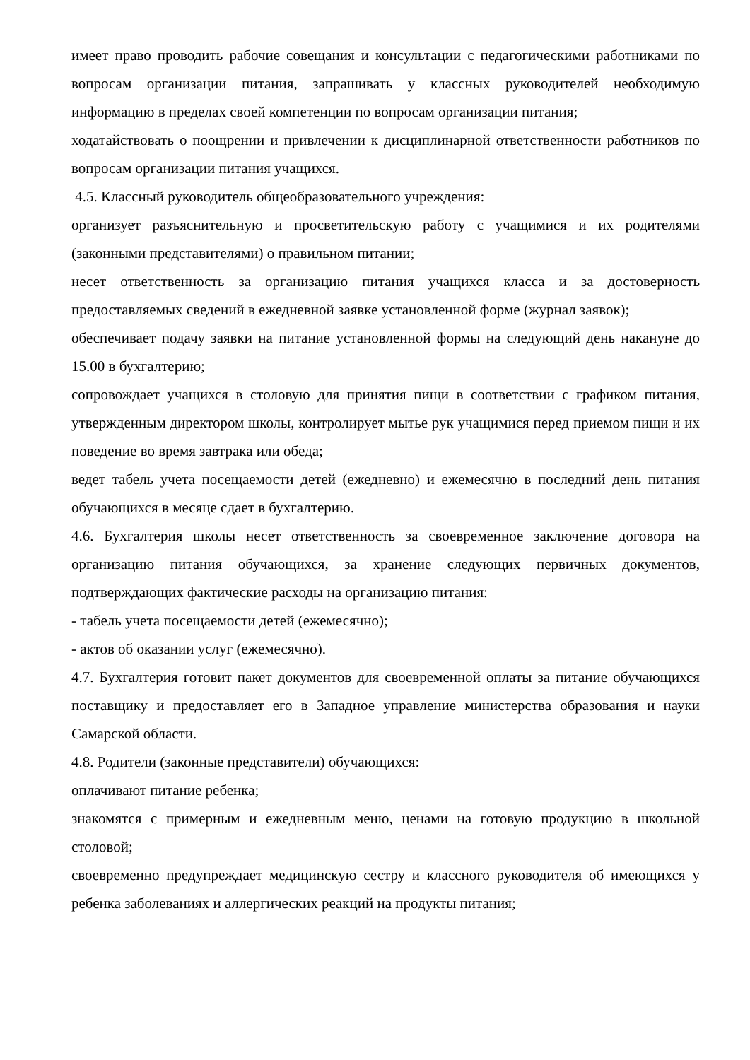имеет право проводить рабочие совещания и консультации с педагогическими работниками по вопросам организации питания, запрашивать у классных руководителей необходимую информацию в пределах своей компетенции по вопросам организации питания;
ходатайствовать о поощрении и привлечении к дисциплинарной ответственности работников по вопросам организации питания учащихся.
4.5. Классный руководитель общеобразовательного учреждения:
организует разъяснительную и просветительскую работу с учащимися и их родителями (законными представителями) о правильном питании;
несет ответственность за организацию питания учащихся класса и за достоверность предоставляемых сведений в ежедневной заявке установленной форме (журнал заявок);
обеспечивает подачу заявки на питание установленной формы на следующий день накануне до 15.00 в бухгалтерию;
сопровождает учащихся в столовую для принятия пищи в соответствии с графиком питания, утвержденным директором школы, контролирует мытье рук учащимися перед приемом пищи и их поведение во время завтрака или обеда;
ведет табель учета посещаемости детей (ежедневно) и ежемесячно в последний день питания обучающихся в месяце сдает в бухгалтерию.
4.6. Бухгалтерия школы несет ответственность за своевременное заключение договора на организацию питания обучающихся, за хранение следующих первичных документов, подтверждающих фактические расходы на организацию питания:
- табель учета посещаемости детей (ежемесячно);
- актов об оказании услуг (ежемесячно).
4.7. Бухгалтерия готовит пакет документов для своевременной оплаты за питание обучающихся поставщику и предоставляет его в Западное управление министерства образования и науки Самарской области.
4.8. Родители (законные представители) обучающихся:
оплачивают питание ребенка;
знакомятся с примерным и ежедневным меню, ценами на готовую продукцию в школьной столовой;
своевременно предупреждает медицинскую сестру и классного руководителя об имеющихся у ребенка заболеваниях и аллергических реакций на продукты питания;